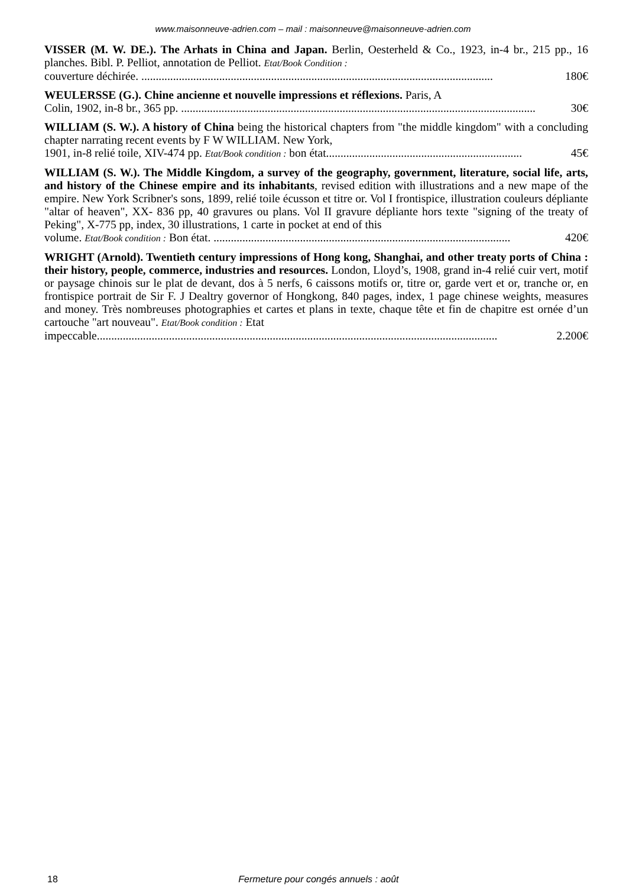www.maisonneuve-adrien.com – mail : maisonneuve@maisonneuve-adrien.com
VISSER (M. W. DE.). The Arhats in China and Japan. Berlin, Oesterheld & Co., 1923, in-4 br., 215 pp., 16 planches. Bibl. P. Pelliot, annotation de Pelliot. Etat/Book Condition :
couverture déchirée. .......................................................................................................................... 180€
WEULERSSE (G.). Chine ancienne et nouvelle impressions et réflexions. Paris, A
Colin, 1902, in-8 br., 365 pp. ........................................................................................................................... 30€
WILLIAM (S. W.). A history of China being the historical chapters from "the middle kingdom" with a concluding chapter narrating recent events by F W WILLIAM. New York,
1901, in-8 relié toile, XIV-474 pp. Etat/Book condition : bon état.................................................................... 45€
WILLIAM (S. W.). The Middle Kingdom, a survey of the geography, government, literature, social life, arts, and history of the Chinese empire and its inhabitants, revised edition with illustrations and a new mape of the empire. New York Scribner's sons, 1899, relié toile écusson et titre or. Vol I frontispice, illustration couleurs dépliante "altar of heaven", XX- 836 pp, 40 gravures ou plans. Vol II gravure dépliante hors texte "signing of the treaty of Peking", X-775 pp, index, 30 illustrations, 1 carte in pocket at end of this
volume. Etat/Book condition : Bon état. ....................................................................................................... 420€
WRIGHT (Arnold). Twentieth century impressions of Hong kong, Shanghai, and other treaty ports of China : their history, people, commerce, industries and resources. London, Lloyd’s, 1908, grand in-4 relié cuir vert, motif or paysage chinois sur le plat de devant, dos à 5 nerfs, 6 caissons motifs or, titre or, garde vert et or, tranche or, en frontispice portrait de Sir F. J Dealtry governor of Hongkong, 840 pages, index, 1 page chinese weights, measures and money. Très nombreuses photographies et cartes et plans in texte, chaque tête et fin de chapitre est ornée d’un cartouche "art nouveau". Etat/Book condition : Etat
impeccable........................................................................................................................................... 2.200€
18 Fermeture pour congés annuels : août